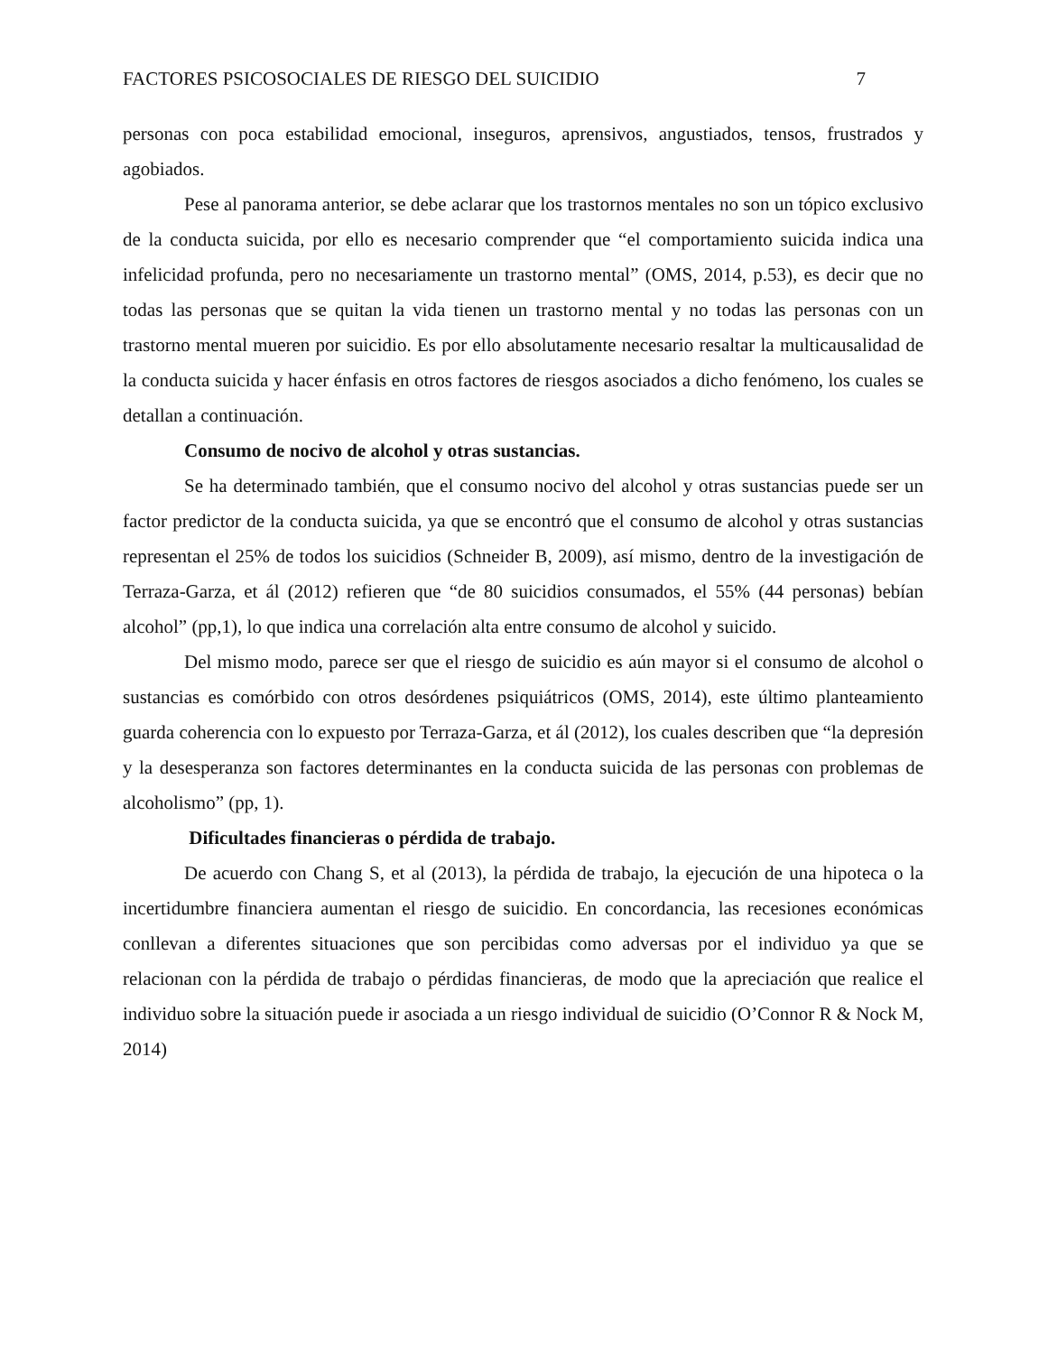FACTORES PSICOSOCIALES DE RIESGO DEL SUICIDIO 7
personas con poca estabilidad emocional, inseguros, aprensivos, angustiados, tensos, frustrados y agobiados.
Pese al panorama anterior, se debe aclarar que los trastornos mentales no son un tópico exclusivo de la conducta suicida, por ello es necesario comprender que “el comportamiento suicida indica una infelicidad profunda, pero no necesariamente un trastorno mental” (OMS, 2014, p.53), es decir que no todas las personas que se quitan la vida tienen un trastorno mental y no todas las personas con un trastorno mental mueren por suicidio. Es por ello absolutamente necesario resaltar la multicausalidad de la conducta suicida y hacer énfasis en otros factores de riesgos asociados a dicho fenómeno, los cuales se detallan a continuación.
Consumo de nocivo de alcohol y otras sustancias.
Se ha determinado también, que el consumo nocivo del alcohol y otras sustancias puede ser un factor predictor de la conducta suicida, ya que se encontró que el consumo de alcohol y otras sustancias representan el 25% de todos los suicidios (Schneider B, 2009), así mismo, dentro de la investigación de Terraza-Garza, et ál (2012) refieren que “de 80 suicidios consumados, el 55% (44 personas) bebían alcohol” (pp,1), lo que indica una correlación alta entre consumo de alcohol y suicido.
Del mismo modo, parece ser que el riesgo de suicidio es aún mayor si el consumo de alcohol o sustancias es comórbido con otros desórdenes psiquiátricos (OMS, 2014), este último planteamiento guarda coherencia con lo expuesto por Terraza-Garza, et ál (2012), los cuales describen que “la depresión y la desesperanza son factores determinantes en la conducta suicida de las personas con problemas de alcoholismo” (pp, 1).
Dificultades financieras o pérdida de trabajo.
De acuerdo con Chang S, et al (2013), la pérdida de trabajo, la ejecución de una hipoteca o la incertidumbre financiera aumentan el riesgo de suicidio. En concordancia, las recesiones económicas conllevan a diferentes situaciones que son percibidas como adversas por el individuo ya que se relacionan con la pérdida de trabajo o pérdidas financieras, de modo que la apreciación que realice el individuo sobre la situación puede ir asociada a un riesgo individual de suicidio (O’Connor R & Nock M, 2014)